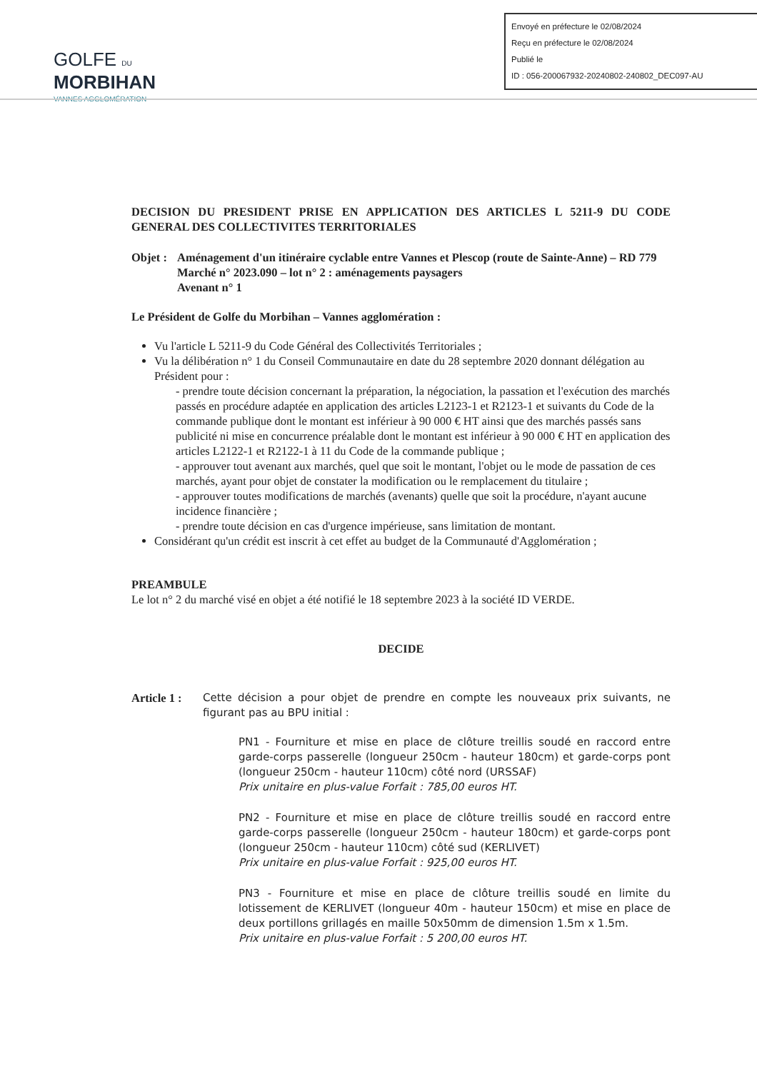Envoyé en préfecture le 02/08/2024
Reçu en préfecture le 02/08/2024
Publié le
ID : 056-200067932-20240802-240802_DEC097-AU
GOLFE DU
MORBIHAN
VANNES AGGLOMÉRATION
DECISION DU PRESIDENT PRISE EN APPLICATION DES ARTICLES L 5211-9 DU CODE GENERAL DES COLLECTIVITES TERRITORIALES
Objet :
Aménagement d'un itinéraire cyclable entre Vannes et Plescop (route de Sainte-Anne) – RD 779
Marché n° 2023.090 – lot n° 2 : aménagements paysagers
Avenant n° 1
Le Président de Golfe du Morbihan – Vannes agglomération :
Vu l'article L 5211-9 du Code Général des Collectivités Territoriales ;
Vu la délibération n° 1 du Conseil Communautaire en date du 28 septembre 2020 donnant délégation au Président pour :
- prendre toute décision concernant la préparation, la négociation, la passation et l'exécution des marchés passés en procédure adaptée en application des articles L2123-1 et R2123-1 et suivants du Code de la commande publique dont le montant est inférieur à 90 000 € HT ainsi que des marchés passés sans publicité ni mise en concurrence préalable dont le montant est inférieur à 90 000 € HT en application des articles L2122-1 et R2122-1 à 11 du Code de la commande publique ;
- approuver tout avenant aux marchés, quel que soit le montant, l'objet ou le mode de passation de ces marchés, ayant pour objet de constater la modification ou le remplacement du titulaire ;
- approuver toutes modifications de marchés (avenants) quelle que soit la procédure, n'ayant aucune incidence financière ;
- prendre toute décision en cas d'urgence impérieuse, sans limitation de montant.
Considérant qu'un crédit est inscrit à cet effet au budget de la Communauté d'Agglomération ;
PREAMBULE
Le lot n° 2 du marché visé en objet a été notifié le 18 septembre 2023 à la société ID VERDE.
DECIDE
Article 1 :
Cette décision a pour objet de prendre en compte les nouveaux prix suivants, ne figurant pas au BPU initial :
PN1 - Fourniture et mise en place de clôture treillis soudé en raccord entre garde-corps passerelle (longueur 250cm - hauteur 180cm) et garde-corps pont (longueur 250cm - hauteur 110cm) côté nord (URSSAF)
Prix unitaire en plus-value Forfait : 785,00 euros HT.
PN2 - Fourniture et mise en place de clôture treillis soudé en raccord entre garde-corps passerelle (longueur 250cm - hauteur 180cm) et garde-corps pont (longueur 250cm - hauteur 110cm) côté sud (KERLIVET)
Prix unitaire en plus-value Forfait : 925,00 euros HT.
PN3 - Fourniture et mise en place de clôture treillis soudé en limite du lotissement de KERLIVET (longueur 40m - hauteur 150cm) et mise en place de deux portillons grillagés en maille 50x50mm de dimension 1.5m x 1.5m.
Prix unitaire en plus-value Forfait : 5 200,00 euros HT.